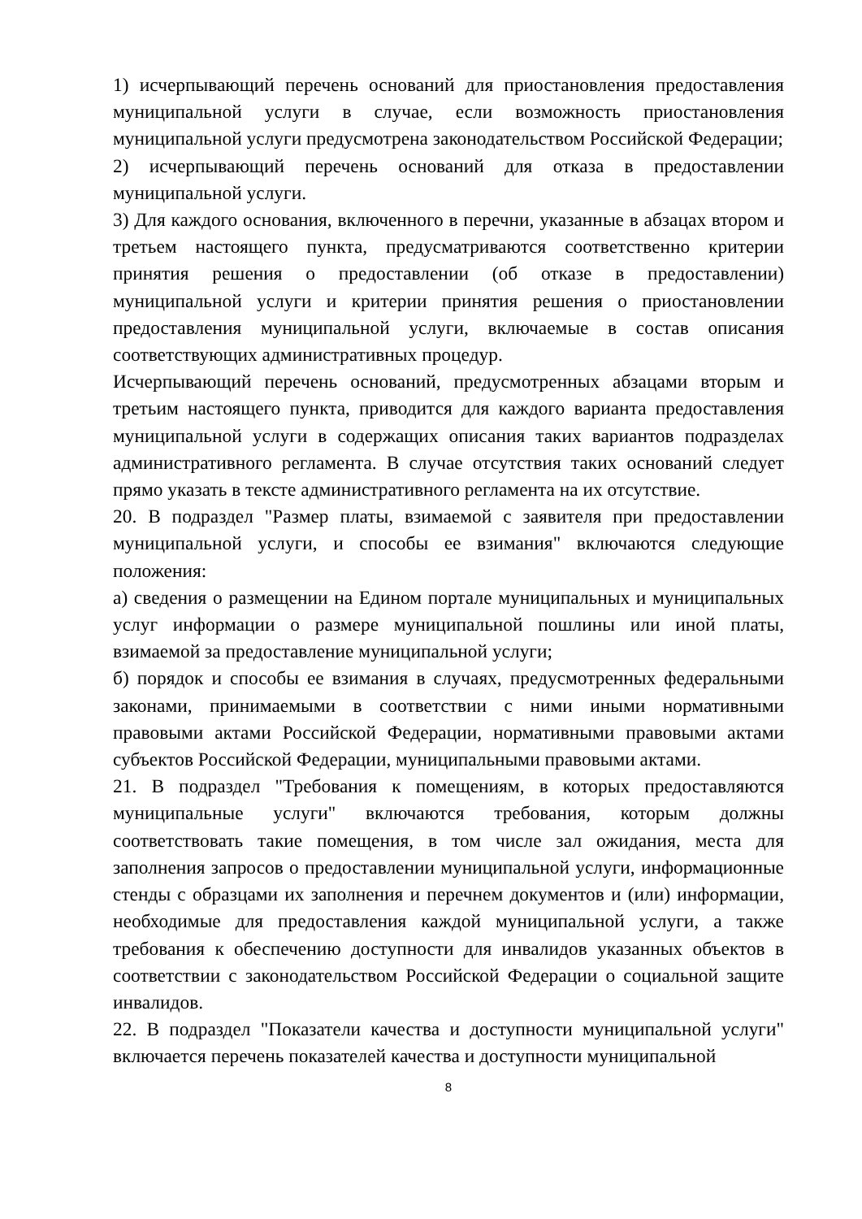1) исчерпывающий перечень оснований для приостановления предоставления муниципальной услуги в случае, если возможность приостановления муниципальной услуги предусмотрена законодательством Российской Федерации;
2) исчерпывающий перечень оснований для отказа в предоставлении муниципальной услуги.
3) Для каждого основания, включенного в перечни, указанные в абзацах втором и третьем настоящего пункта, предусматриваются соответственно критерии принятия решения о предоставлении (об отказе в предоставлении) муниципальной услуги и критерии принятия решения о приостановлении предоставления муниципальной услуги, включаемые в состав описания соответствующих административных процедур.
Исчерпывающий перечень оснований, предусмотренных абзацами вторым и третьим настоящего пункта, приводится для каждого варианта предоставления муниципальной услуги в содержащих описания таких вариантов подразделах административного регламента. В случае отсутствия таких оснований следует прямо указать в тексте административного регламента на их отсутствие.
20. В подраздел "Размер платы, взимаемой с заявителя при предоставлении муниципальной услуги, и способы ее взимания" включаются следующие положения:
а) сведения о размещении на Едином портале муниципальных и муниципальных услуг информации о размере муниципальной пошлины или иной платы, взимаемой за предоставление муниципальной услуги;
б) порядок и способы ее взимания в случаях, предусмотренных федеральными законами, принимаемыми в соответствии с ними иными нормативными правовыми актами Российской Федерации, нормативными правовыми актами субъектов Российской Федерации, муниципальными правовыми актами.
21. В подраздел "Требования к помещениям, в которых предоставляются муниципальные услуги" включаются требования, которым должны соответствовать такие помещения, в том числе зал ожидания, места для заполнения запросов о предоставлении муниципальной услуги, информационные стенды с образцами их заполнения и перечнем документов и (или) информации, необходимые для предоставления каждой муниципальной услуги, а также требования к обеспечению доступности для инвалидов указанных объектов в соответствии с законодательством Российской Федерации о социальной защите инвалидов.
22. В подраздел "Показатели качества и доступности муниципальной услуги" включается перечень показателей качества и доступности муниципальной
8